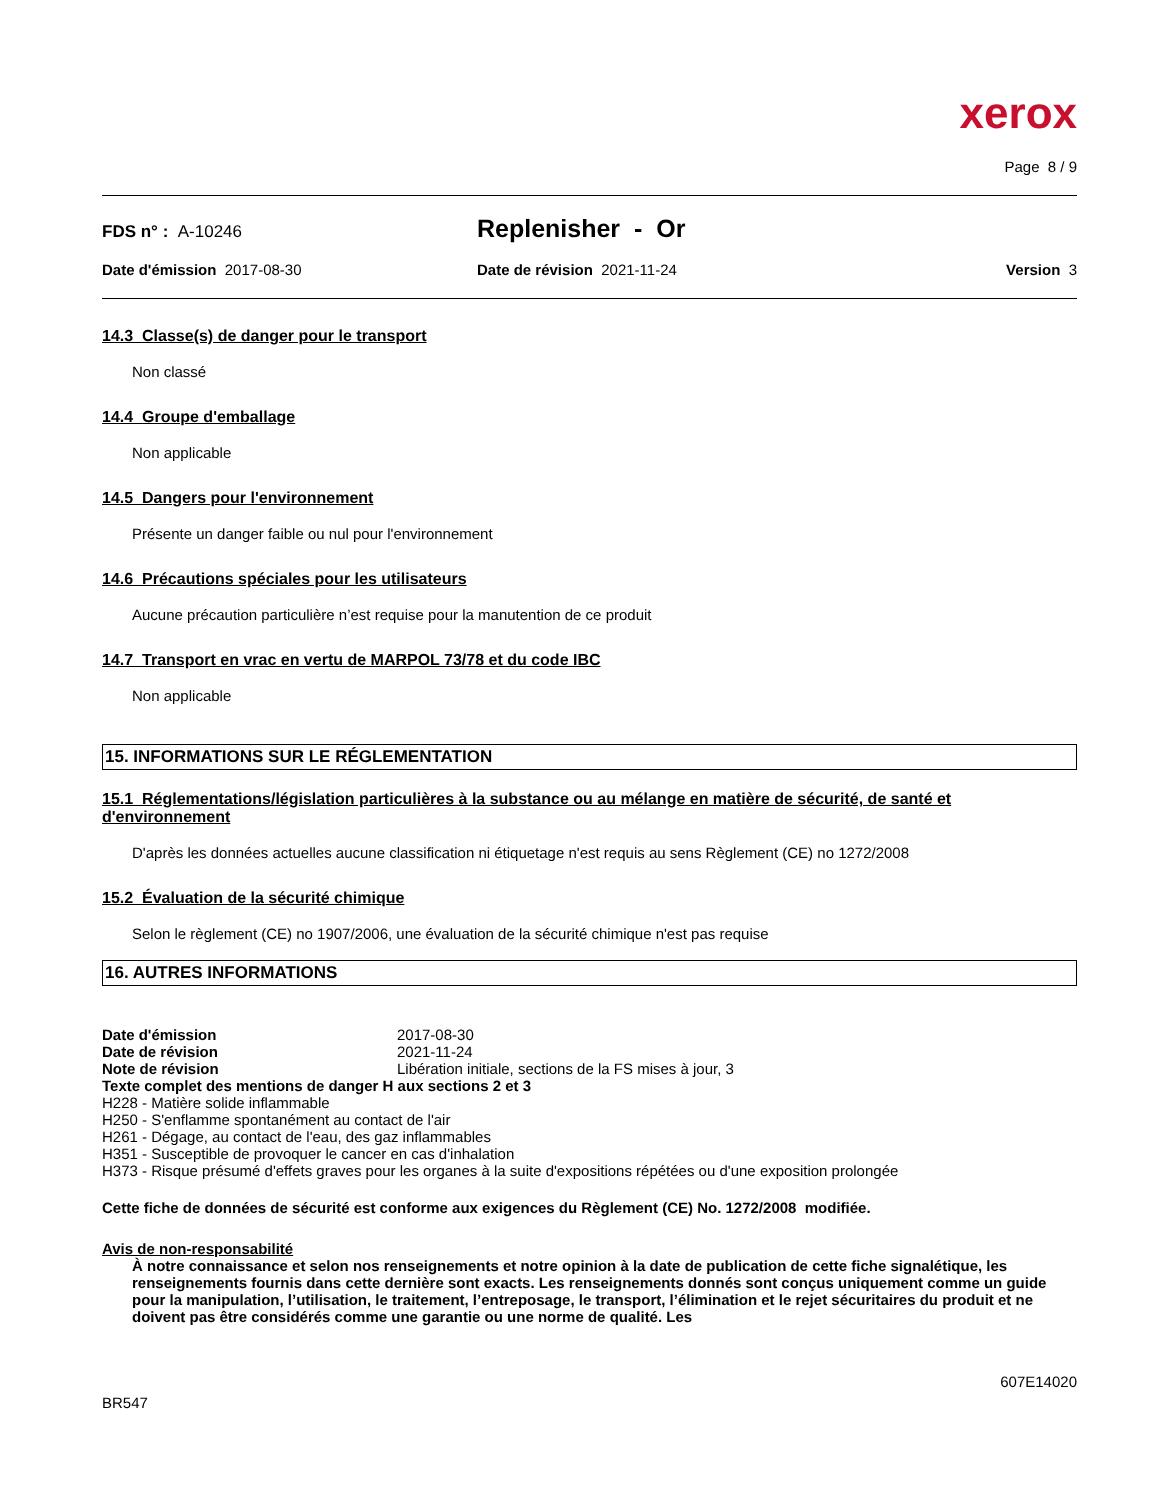xerox
Page 8 / 9
FDS n° : A-10246
Replenisher - Or
Date d'émission 2017-08-30 Date de révision 2021-11-24 Version 3
14.3 Classe(s) de danger pour le transport
Non classé
14.4 Groupe d'emballage
Non applicable
14.5 Dangers pour l'environnement
Présente un danger faible ou nul pour l'environnement
14.6 Précautions spéciales pour les utilisateurs
Aucune précaution particulière n’est requise pour la manutention de ce produit
14.7 Transport en vrac en vertu de MARPOL 73/78 et du code IBC
Non applicable
15. INFORMATIONS SUR LE RÉGLEMENTATION
15.1 Réglementations/législation particulières à la substance ou au mélange en matière de sécurité, de santé et d'environnement
D'après les données actuelles aucune classification ni étiquetage n'est requis au sens Règlement (CE) no 1272/2008
15.2 Évaluation de la sécurité chimique
Selon le règlement (CE) no 1907/2006, une évaluation de la sécurité chimique n'est pas requise
16. AUTRES INFORMATIONS
Date d'émission 2017-08-30
Date de révision 2021-11-24
Note de révision Libération initiale, sections de la FS mises à jour, 3
Texte complet des mentions de danger H aux sections 2 et 3
H228 - Matière solide inflammable
H250 - S'enflamme spontanément au contact de l'air
H261 - Dégage, au contact de l'eau, des gaz inflammables
H351 - Susceptible de provoquer le cancer en cas d'inhalation
H373 - Risque présumé d'effets graves pour les organes à la suite d'expositions répétées ou d'une exposition prolongée
Cette fiche de données de sécurité est conforme aux exigences du Règlement (CE) No. 1272/2008 modifiée.
Avis de non-responsabilité
À notre connaissance et selon nos renseignements et notre opinion à la date de publication de cette fiche signalétique, les renseignements fournis dans cette dernière sont exacts. Les renseignements donnés sont conçus uniquement comme un guide pour la manipulation, l’utilisation, le traitement, l’entreposage, le transport, l’élimination et le rejet sécuritaires du produit et ne doivent pas être considérés comme une garantie ou une norme de qualité. Les
607E14020
BR547